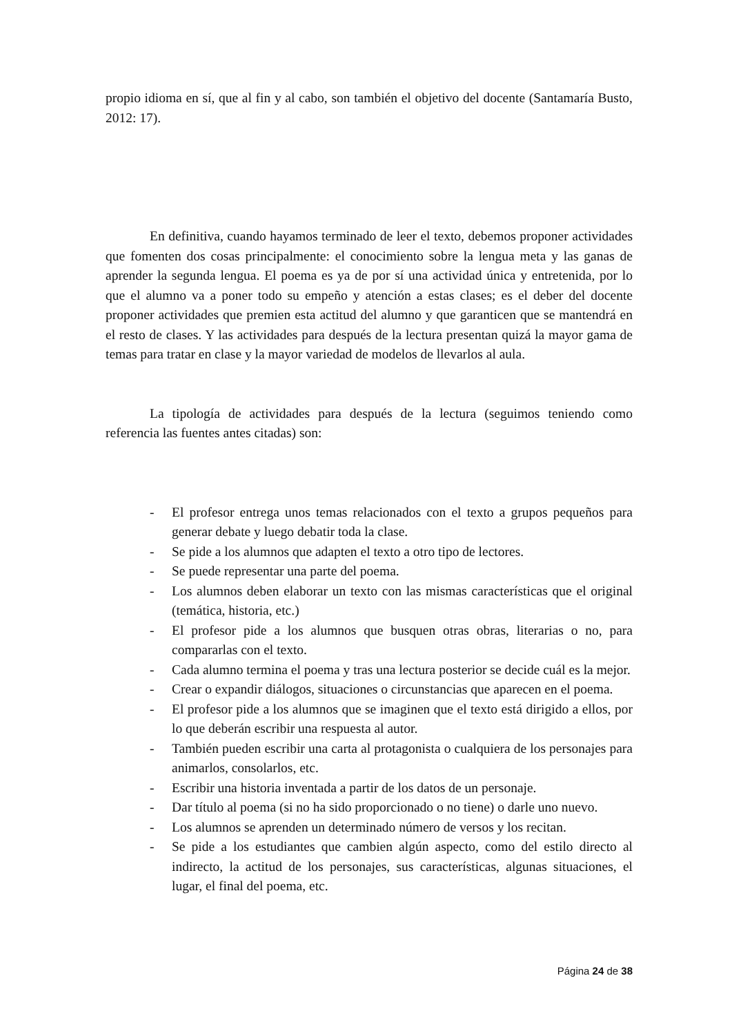propio idioma en sí, que al fin y al cabo, son también el objetivo del docente (Santamaría Busto, 2012: 17).
En definitiva, cuando hayamos terminado de leer el texto, debemos proponer actividades que fomenten dos cosas principalmente: el conocimiento sobre la lengua meta y las ganas de aprender la segunda lengua. El poema es ya de por sí una actividad única y entretenida, por lo que el alumno va a poner todo su empeño y atención a estas clases; es el deber del docente proponer actividades que premien esta actitud del alumno y que garanticen que se mantendrá en el resto de clases. Y las actividades para después de la lectura presentan quizá la mayor gama de temas para tratar en clase y la mayor variedad de modelos de llevarlos al aula.
La tipología de actividades para después de la lectura (seguimos teniendo como referencia las fuentes antes citadas) son:
- El profesor entrega unos temas relacionados con el texto a grupos pequeños para generar debate y luego debatir toda la clase.
- Se pide a los alumnos que adapten el texto a otro tipo de lectores.
- Se puede representar una parte del poema.
- Los alumnos deben elaborar un texto con las mismas características que el original (temática, historia, etc.)
- El profesor pide a los alumnos que busquen otras obras, literarias o no, para compararlas con el texto.
- Cada alumno termina el poema y tras una lectura posterior se decide cuál es la mejor.
- Crear o expandir diálogos, situaciones o circunstancias que aparecen en el poema.
- El profesor pide a los alumnos que se imaginen que el texto está dirigido a ellos, por lo que deberán escribir una respuesta al autor.
- También pueden escribir una carta al protagonista o cualquiera de los personajes para animarlos, consolarlos, etc.
- Escribir una historia inventada a partir de los datos de un personaje.
- Dar título al poema (si no ha sido proporcionado o no tiene) o darle uno nuevo.
- Los alumnos se aprenden un determinado número de versos y los recitan.
- Se pide a los estudiantes que cambien algún aspecto, como del estilo directo al indirecto, la actitud de los personajes, sus características, algunas situaciones, el lugar, el final del poema, etc.
Página 24 de 38